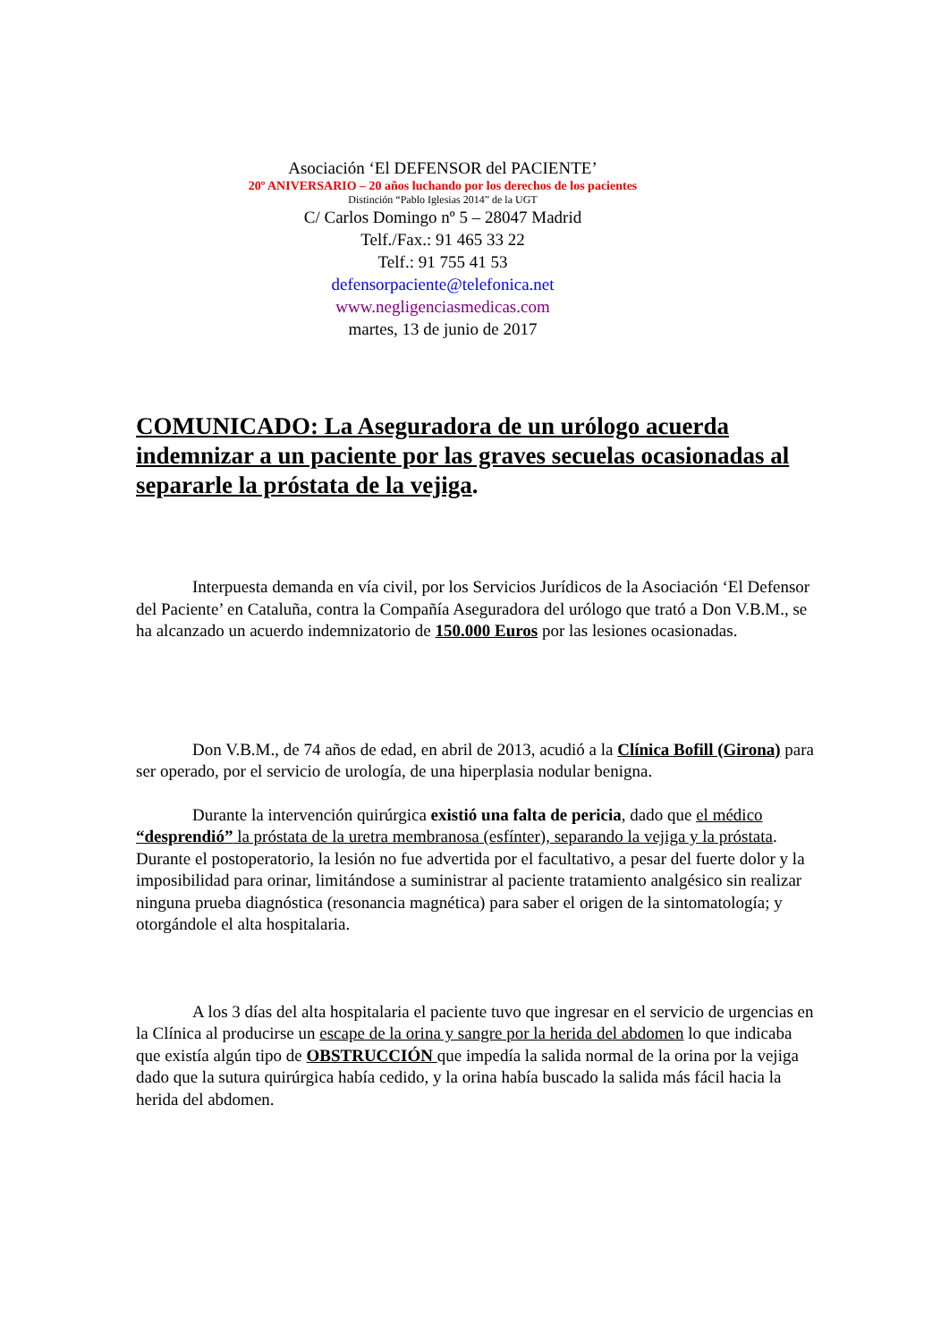Asociación ‘El DEFENSOR del PACIENTE’
20º ANIVERSARIO – 20 años luchando por los derechos de los pacientes
Distinción “Pablo Iglesias 2014” de la UGT
C/ Carlos Domingo nº 5 – 28047 Madrid
Telf./Fax.: 91 465 33 22
Telf.: 91 755 41 53
defensorpaciente@telefonica.net
www.negligenciasmedicas.com
martes, 13 de junio de 2017
COMUNICADO: La Aseguradora de un urólogo acuerda indemnizar a un paciente por las graves secuelas ocasionadas al separarle la próstata de la vejiga.
Interpuesta demanda en vía civil, por los Servicios Jurídicos de la Asociación ‘El Defensor del Paciente’ en Cataluña, contra la Compañía Aseguradora del urólogo que trató a Don V.B.M., se ha alcanzado un acuerdo indemnizatorio de 150.000 Euros por las lesiones ocasionadas.
Don V.B.M., de 74 años de edad, en abril de 2013, acudió a la Clínica Bofill (Girona) para ser operado, por el servicio de urología, de una hiperplasia nodular benigna.
Durante la intervención quirúrgica existió una falta de pericia, dado que el médico “desprendió” la próstata de la uretra membranosa (esfínter), separando la vejiga y la próstata. Durante el postoperatorio, la lesión no fue advertida por el facultativo, a pesar del fuerte dolor y la imposibilidad para orinar, limitándose a suministrar al paciente tratamiento analgésico sin realizar ninguna prueba diagnóstica (resonancia magnética) para saber el origen de la sintomatología; y otorgándole el alta hospitalaria.
A los 3 días del alta hospitalaria el paciente tuvo que ingresar en el servicio de urgencias en la Clínica al producirse un escape de la orina y sangre por la herida del abdomen lo que indicaba que existía algún tipo de OBSTRUCCIÓN que impedía la salida normal de la orina por la vejiga dado que la sutura quirúrgica había cedido, y la orina había buscado la salida más fácil hacia la herida del abdomen.